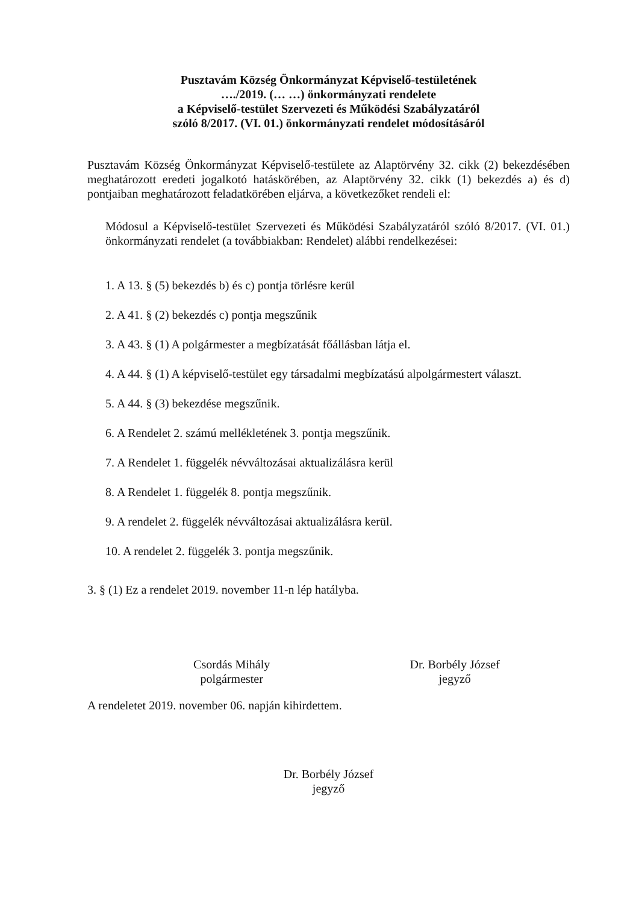Pusztavám Község Önkormányzat Képviselő-testületének
…./2019. (… …) önkormányzati rendelete
a Képviselő-testület Szervezeti és Működési Szabályzatáról
szóló 8/2017. (VI. 01.) önkormányzati rendelet módosításáról
Pusztavám Község Önkormányzat Képviselő-testülete az Alaptörvény 32. cikk (2) bekezdésében meghatározott eredeti jogalkotó hatáskörében, az Alaptörvény 32. cikk (1) bekezdés a) és d) pontjaiban meghatározott feladatkörében eljárva, a következőket rendeli el:
Módosul a Képviselő-testület Szervezeti és Működési Szabályzatáról szóló 8/2017. (VI. 01.) önkormányzati rendelet (a továbbiakban: Rendelet) alábbi rendelkezései:
1. A 13. § (5) bekezdés b) és c) pontja törlésre kerül
2. A 41. § (2) bekezdés c) pontja megszűnik
3. A 43. § (1) A polgármester a megbízatását főállásban látja el.
4. A 44. § (1) A képviselő-testület egy társadalmi megbízatású alpolgármestert választ.
5. A 44. § (3) bekezdése megszűnik.
6. A Rendelet 2. számú mellékletének 3. pontja megszűnik.
7. A Rendelet 1. függelék névváltozásai aktualizálásra kerül
8. A Rendelet 1. függelék 8. pontja megszűnik.
9. A rendelet 2. függelék névváltozásai aktualizálásra kerül.
10. A rendelet 2. függelék 3. pontja megszűnik.
3. § (1) Ez a rendelet 2019. november 11-n lép hatályba.
Csordás Mihály
polgármester
Dr. Borbély József
jegyző
A rendeletet 2019. november 06. napján kihirdettem.
Dr. Borbély József
jegyző